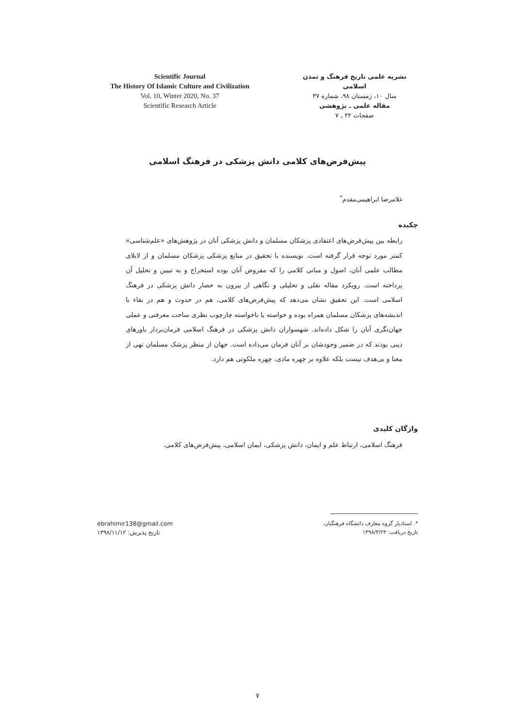Scientific Journal
The History Of Islamic Culture and Civilization
Vol. 10, Winter 2020, No. 37
Scientific Research Article
نشریه علمی تاریخ فرهنگ و تمدن اسلامی
سال ۱۰، زمستان ۹۸، شماره ۳۷
مقاله علمی ـ پژوهشی
صفحات ۲۲ ـ ۷
پیش‌فرض‌های کلامی دانش پزشکی در فرهنگ اسلامی
غلامرضا ابراهیمی‌مقدم<sup>*</sup>
چکیده
رابطه بین پیش‌فرض‌های اعتقادی پزشکان مسلمان و دانش پزشکی آنان در پژوهش‌های «علم‌شناسی» کمتر مورد توجه قرار گرفته است. نویسنده با تحقیق در منابع پزشکی پزشکان مسلمان و از لابلای مطالب علمی آنان، اصول و مبانی کلامی را که مفروض آنان بوده استخراج و به تبیین و تحلیل آن پرداخته است. رویکرد مقاله نقلی و تحلیلی و نگاهی از بیرون به حصار دانش پزشکی در فرهنگ اسلامی است. این تحقیق نشان می‌دهد که پیش‌فرض‌های کلامی، هم در حدوث و هم در بقاء با اندیشه‌های پزشکان مسلمان همراه بوده و خواسته یا ناخواسته چارچوب نظری ساحت معرفتی و عملی جهان‌نگری آنان را شکل داده‌اند. شهسواران دانش پزشکی در فرهنگ اسلامی فرمان‌بردار باورهای دینی بودند که در ضمیر وجودشان بر آنان فرمان می‌داده است. جهان از منظر پزشک مسلمان تهی از معنا و بی‌هدف نیست بلکه علاوه بر چهره مادی، چهره ملکوتی هم دارد.
واژگان کلیدی
فرهنگ اسلامی، ارتباط علم و ایمان، دانش پزشکی، ایمان اسلامی، پیش‌فرض‌های کلامی.
*. استادیار گروه معارف دانشگاه فرهنگیان.
تاریخ دریافت: ۱۳۹۸/۳/۲۳
ebrahimir138@gmail.com
تاریخ پذیرش: ۱۳۹۸/۱۱/۱۲
۷